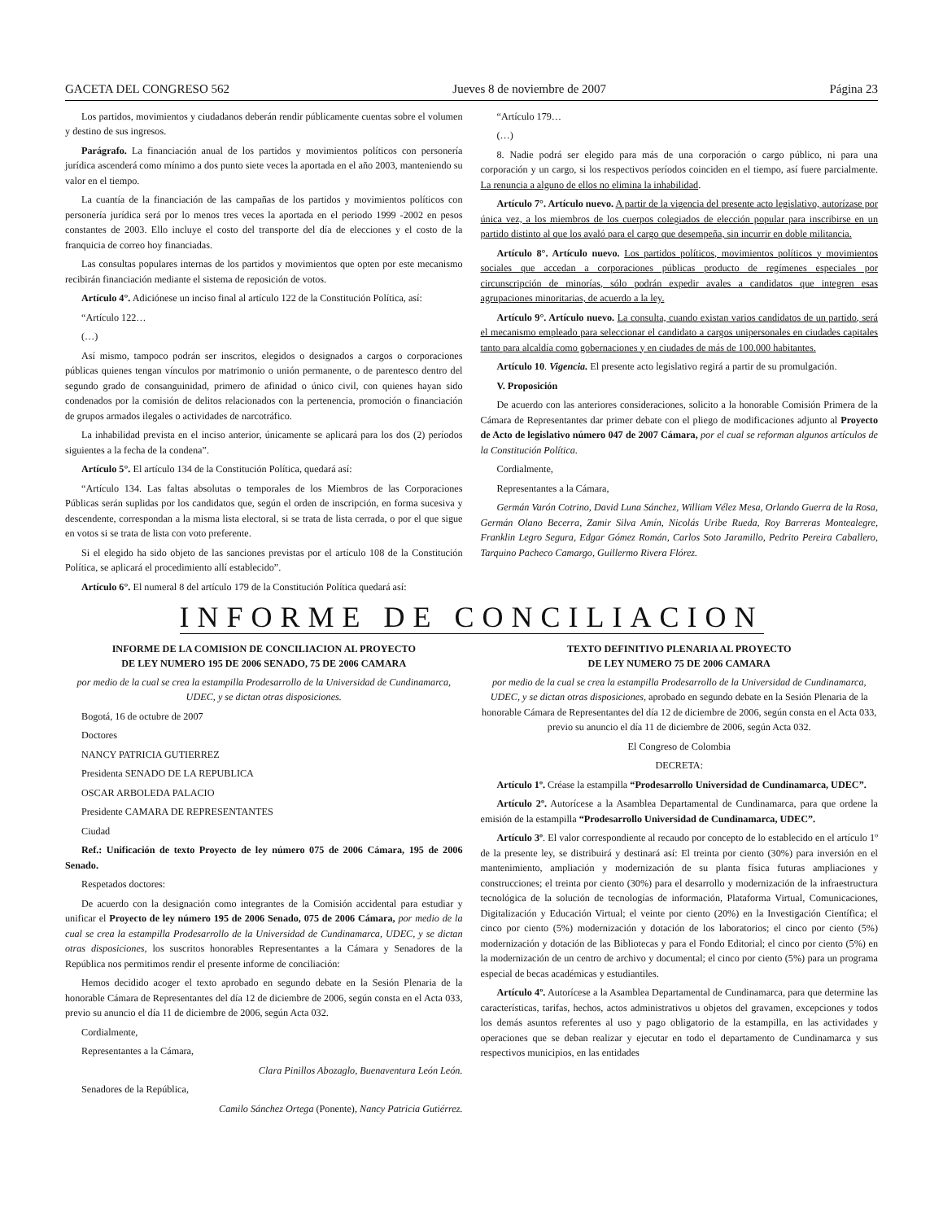GACETA DEL CONGRESO 562 Jueves 8 de noviembre de 2007 Página 23
Los partidos, movimientos y ciudadanos deberán rendir públicamente cuentas sobre el volumen y destino de sus ingresos.
Parágrafo. La financiación anual de los partidos y movimientos políticos con personería jurídica ascenderá como mínimo a dos punto siete veces la aportada en el año 2003, manteniendo su valor en el tiempo.
La cuantía de la financiación de las campañas de los partidos y movimientos políticos con personería jurídica será por lo menos tres veces la aportada en el periodo 1999 -2002 en pesos constantes de 2003. Ello incluye el costo del transporte del día de elecciones y el costo de la franquicia de correo hoy financiadas.
Las consultas populares internas de los partidos y movimientos que opten por este mecanismo recibirán financiación mediante el sistema de reposición de votos.
Artículo 4°. Adiciónese un inciso final al artículo 122 de la Constitución Política, así:
“Artículo 122…
(…)
Así mismo, tampoco podrán ser inscritos, elegidos o designados a cargos o corporaciones públicas quienes tengan vínculos por matrimonio o unión permanente, o de parentesco dentro del segundo grado de consanguinidad, primero de afinidad o único civil, con quienes hayan sido condenados por la comisión de delitos relacionados con la pertenencia, promoción o financiación de grupos armados ilegales o actividades de narcotráfico.
La inhabilidad prevista en el inciso anterior, únicamente se aplicará para los dos (2) períodos siguientes a la fecha de la condena”.
Artículo 5°. El artículo 134 de la Constitución Política, quedará así:
“Artículo 134. Las faltas absolutas o temporales de los Miembros de las Corporaciones Públicas serán suplidas por los candidatos que, según el orden de inscripción, en forma sucesiva y descendente, correspondan a la misma lista electoral, si se trata de lista cerrada, o por el que sigue en votos si se trata de lista con voto preferente.
Si el elegido ha sido objeto de las sanciones previstas por el artículo 108 de la Constitución Política, se aplicará el procedimiento allí establecido”.
Artículo 6°. El numeral 8 del artículo 179 de la Constitución Política quedará así:
“Artículo 179…
(…)
8. Nadie podrá ser elegido para más de una corporación o cargo público, ni para una corporación y un cargo, si los respectivos períodos coinciden en el tiempo, así fuere parcialmente. La renuncia a alguno de ellos no elimina la inhabilidad.
Artículo 7°. Artículo nuevo. A partir de la vigencia del presente acto legislativo, autorízase por única vez, a los miembros de los cuerpos colegiados de elección popular para inscribirse en un partido distinto al que los avaló para el cargo que desempeña, sin incurrir en doble militancia.
Artículo 8°. Artículo nuevo. Los partidos políticos, movimientos políticos y movimientos sociales que accedan a corporaciones públicas producto de regímenes especiales por circunscripción de minorías, sólo podrán expedir avales a candidatos que integren esas agrupaciones minoritarias, de acuerdo a la ley.
Artículo 9°. Artículo nuevo. La consulta, cuando existan varios candidatos de un partido, será el mecanismo empleado para seleccionar el candidato a cargos uniperso­nales en ciudades capitales tanto para alcaldía como gobernaciones y en ciudades de más de 100.000 habitantes.
Artículo 10. Vigencia. El presente acto legislativo regirá a partir de su promulgación.
V. Proposición
De acuerdo con las anteriores consideraciones, solicito a la honorable Comisión Primera de la Cámara de Representantes dar primer debate con el pliego de modificaciones adjunto al Proyecto de Acto de legislativo número 047 de 2007 Cámara, por el cual se reforman algunos artículos de la Constitución Política.
Cordialmente,
Representantes a la Cámara,
Germán Varón Cotrino, David Luna Sánchez, William Vélez Mesa, Orlando Guerra de la Rosa, Germán Olano Becerra, Zamir Silva Amín, Nicolás Uribe Rueda, Roy Barreras Montealegre, Franklin Legro Segura, Edgar Gómez Román, Carlos Soto Jaramillo, Pedrito Pereira Caballero, Tarquino Pacheco Camargo, Guillermo Rivera Flórez.
INFORME DE CONCILIACION
INFORME DE LA COMISION DE CONCILIACION AL PROYECTO
DE LEY NUMERO 195 DE 2006 SENADO, 75 DE 2006 CAMARA
por medio de la cual se crea la estampilla Prodesarrollo de la Universidad de Cundinamarca, UDEC, y se dictan otras disposiciones.
Bogotá, 16 de octubre de 2007
Doctores
NANCY PATRICIA GUTIERREZ
Presidenta SENADO DE LA REPUBLICA
OSCAR ARBOLEDA PALACIO
Presidente CAMARA DE REPRESENTANTES
Ciudad
Ref.: Unificación de texto Proyecto de ley número 075 de 2006 Cámara, 195 de 2006 Senado.
Respetados doctores:
De acuerdo con la designación como integrantes de la Comisión accidental para estudiar y unificar el Proyecto de ley número 195 de 2006 Senado, 075 de 2006 Cámara, por medio de la cual se crea la estampilla Prodesarrollo de la Universidad de Cundinamarca, UDEC, y se dictan otras disposiciones, los suscritos honorables Representantes a la Cámara y Senadores de la República nos permitimos rendir el presente informe de conciliación:
Hemos decidido acoger el texto aprobado en segundo debate en la Sesión Plenaria de la honorable Cámara de Representantes del día 12 de diciembre de 2006, según consta en el Acta 033, previo su anuncio el día 11 de diciembre de 2006, según Acta 032.
Cordialmente,
Representantes a la Cámara,
Clara Pinillos Abozaglo, Buenaventura León León.
Senadores de la República,
Camilo Sánchez Ortega (Ponente), Nancy Patricia Gutiérrez.
TEXTO DEFINITIVO PLENARIA AL PROYECTO
DE LEY NUMERO 75 DE 2006 CAMARA
por medio de la cual se crea la estampilla Prodesarrollo de la Universidad de Cundinamarca, UDEC, y se dictan otras disposiciones, aprobado en segundo debate en la Sesión Plenaria de la honorable Cámara de Representantes del día 12 de diciembre de 2006, según consta en el Acta 033, previo su anuncio el día 11 de diciembre de 2006, según Acta 032.
El Congreso de Colombia
DECRETA:
Artículo 1º. Créase la estampilla “Prodesarrollo Universidad de Cundinamarca, UDEC”.
Artículo 2º. Autorícese a la Asamblea Departamental de Cundinamarca, para que ordene la emisión de la estampilla “Prodesarrollo Universidad de Cundinamarca, UDEC”.
Artículo 3º. El valor correspondiente al recaudo por concepto de lo establecido en el artículo 1º de la presente ley, se distribuirá y destinará así: El treinta por ciento (30%) para inversión en el mantenimiento, ampliación y modernización de su planta física futuras ampliaciones y construcciones; el treinta por ciento (30%) para el desarrollo y modernización de la infraestructura tecnológica de la solución de tecnologías de información, Plataforma Virtual, Comunicaciones, Digitalización y Educación Virtual; el veinte por ciento (20%) en la Investigación Científica; el cinco por ciento (5%) modernización y dotación de los laboratorios; el cinco por ciento (5%) modernización y dotación de las Bibliotecas y para el Fondo Editorial; el cinco por ciento (5%) en la modernización de un centro de archivo y documental; el cinco por ciento (5%) para un programa especial de becas académicas y estudiantiles.
Artículo 4º. Autorícese a la Asamblea Departamental de Cundinamarca, para que determine las características, tarifas, hechos, actos administrativos u objetos del gravamen, excepciones y todos los demás asuntos referentes al uso y pago obligatorio de la estampilla, en las actividades y operaciones que se deban realizar y ejecutar en todo el departamento de Cundinamarca y sus respectivos municipios, en las entidades